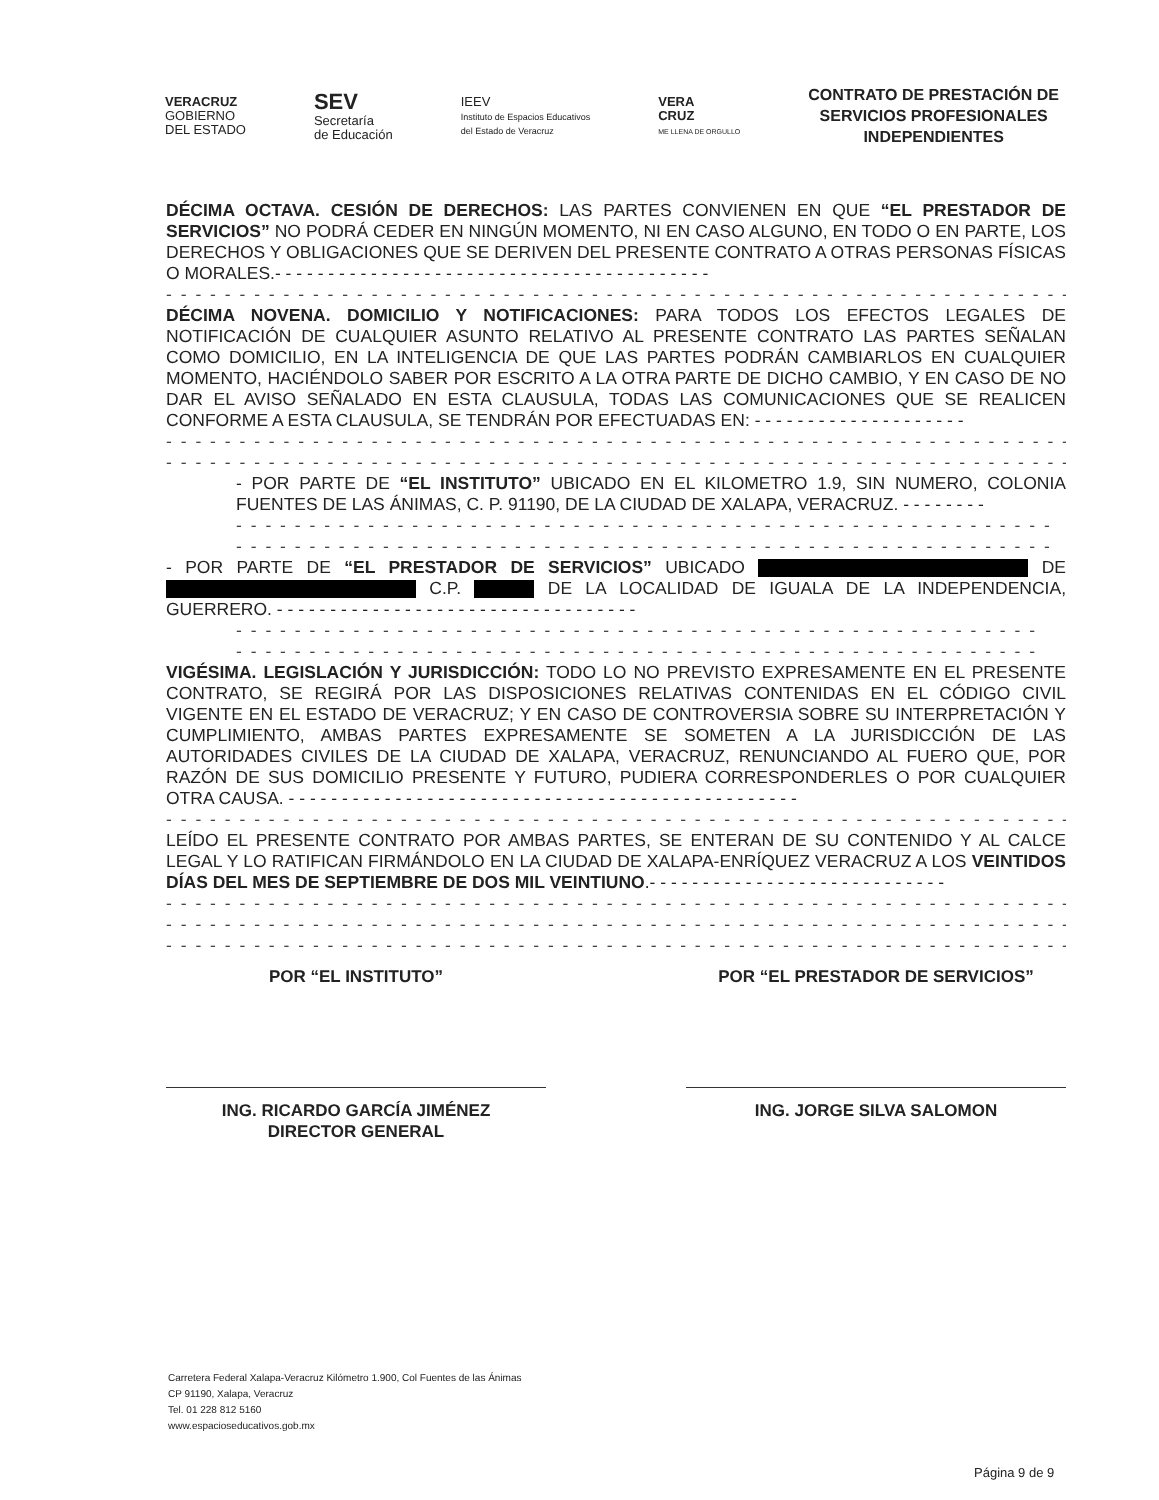VERACRUZ
GOBIERNO
DEL ESTADO
SEV
Secretaría
de Educación
IEEV
Instituto de Espacios Educativos
del Estado de Veracruz
VERA
CRUZ
ME LLENA DE ORGULLO
CONTRATO DE PRESTACIÓN DE
SERVICIOS PROFESIONALES
INDEPENDIENTES
DÉCIMA OCTAVA. CESIÓN DE DERECHOS: LAS PARTES CONVIENEN EN QUE “EL PRESTADOR DE SERVICIOS” NO PODRÁ CEDER EN NINGÚN MOMENTO, NI EN CASO ALGUNO, EN TODO O EN PARTE, LOS DERECHOS Y OBLIGACIONES QUE SE DERIVEN DEL PRESENTE CONTRATO A OTRAS PERSONAS FÍSICAS O MORALES.- - - - - - - - - - - - - - - - - - - - - - - - - - - - - - - - - - - - - - - - -
- - - - - - - - - - - - - - - - - - - - - - - - - - - - - - - - - - - - - - - - - - - - - - - - - - - - - - - - - - - - - - -
DÉCIMA NOVENA. DOMICILIO Y NOTIFICACIONES: PARA TODOS LOS EFECTOS LEGALES DE NOTIFICACIÓN DE CUALQUIER ASUNTO RELATIVO AL PRESENTE CONTRATO LAS PARTES SEÑALAN COMO DOMICILIO, EN LA INTELIGENCIA DE QUE LAS PARTES PODRÁN CAMBIARLOS EN CUALQUIER MOMENTO, HACIÉNDOLO SABER POR ESCRITO A LA OTRA PARTE DE DICHO CAMBIO, Y EN CASO DE NO DAR EL AVISO SEÑALADO EN ESTA CLAUSULA, TODAS LAS COMUNICACIONES QUE SE REALICEN CONFORME A ESTA CLAUSULA, SE TENDRÁN POR EFECTUADAS EN: - - - - - - - - - - - - - - - - - - - -
- - - - - - - - - - - - - - - - - - - - - - - - - - - - - - - - - - - - - - - - - - - - - - - - - - - - - - - - - - - - - - -
- - - - - - - - - - - - - - - - - - - - - - - - - - - - - - - - - - - - - - - - - - - - - - - - - - - - - - - - - - - - - - -
- POR PARTE DE “EL INSTITUTO” UBICADO EN EL KILOMETRO 1.9, SIN NUMERO, COLONIA FUENTES DE LAS ÁNIMAS, C. P. 91190, DE LA CIUDAD DE XALAPA, VERACRUZ. - - - - - - - -
- - - - - - - - - - - - - - - - - - - - - - - - - - - - - - - - - - - - - - - - - - - - - - - - - - - - - - - -
- - - - - - - - - - - - - - - - - - - - - - - - - - - - - - - - - - - - - - - - - - - - - - - - - - - - - - - -
- POR PARTE DE “EL PRESTADOR DE SERVICIOS” UBICADO DE C.P. DE LA LOCALIDAD DE IGUALA DE LA INDEPENDENCIA, GUERRERO. - - - - - - - - - - - - - - - - - - - - - - - - - - - - - - - - - -
- - - - - - - - - - - - - - - - - - - - - - - - - - - - - - - - - - - - - - - - - - - - - - - - - - - - - - -
- - - - - - - - - - - - - - - - - - - - - - - - - - - - - - - - - - - - - - - - - - - - - - - - - - - - - - -
VIGÉSIMA. LEGISLACIÓN Y JURISDICCIÓN: TODO LO NO PREVISTO EXPRESAMENTE EN EL PRESENTE CONTRATO, SE REGIRÁ POR LAS DISPOSICIONES RELATIVAS CONTENIDAS EN EL CÓDIGO CIVIL VIGENTE EN EL ESTADO DE VERACRUZ; Y EN CASO DE CONTROVERSIA SOBRE SU INTERPRETACIÓN Y CUMPLIMIENTO, AMBAS PARTES EXPRESAMENTE SE SOMETEN A LA JURISDICCIÓN DE LAS AUTORIDADES CIVILES DE LA CIUDAD DE XALAPA, VERACRUZ, RENUNCIANDO AL FUERO QUE, POR RAZÓN DE SUS DOMICILIO PRESENTE Y FUTURO, PUDIERA CORRESPONDERLES O POR CUALQUIER OTRA CAUSA. - - - - - - - - - - - - - - - - - - - - - - - - - - - - - - - - - - - - - - - - - - - - - - - -
- - - - - - - - - - - - - - - - - - - - - - - - - - - - - - - - - - - - - - - - - - - - - - - - - - - - - - - - - - - - - - -
LEÍDO EL PRESENTE CONTRATO POR AMBAS PARTES, SE ENTERAN DE SU CONTENIDO Y AL CALCE LEGAL Y LO RATIFICAN FIRMÁNDOLO EN LA CIUDAD DE XALAPA-ENRÍQUEZ VERACRUZ A LOS VEINTIDOS DÍAS DEL MES DE SEPTIEMBRE DE DOS MIL VEINTIUNO.- - - - - - - - - - - - - - - - - - - - - - - - - - - -
- - - - - - - - - - - - - - - - - - - - - - - - - - - - - - - - - - - - - - - - - - - - - - - - - - - - - - - - - - - - - - -
- - - - - - - - - - - - - - - - - - - - - - - - - - - - - - - - - - - - - - - - - - - - - - - - - - - - - - - - - - - - - - -
- - - - - - - - - - - - - - - - - - - - - - - - - - - - - - - - - - - - - - - - - - - - - - - - - - - - - - - - - - - - - - -
POR “EL INSTITUTO”
ING. RICARDO GARCÍA JIMÉNEZ
DIRECTOR GENERAL
POR “EL PRESTADOR DE SERVICIOS”
ING. JORGE SILVA SALOMON
Carretera Federal Xalapa-Veracruz Kilómetro 1.900, Col Fuentes de las Ánimas
CP 91190, Xalapa, Veracruz
Tel. 01 228 812 5160
www.espacioseducativos.gob.mx
Página 9 de 9